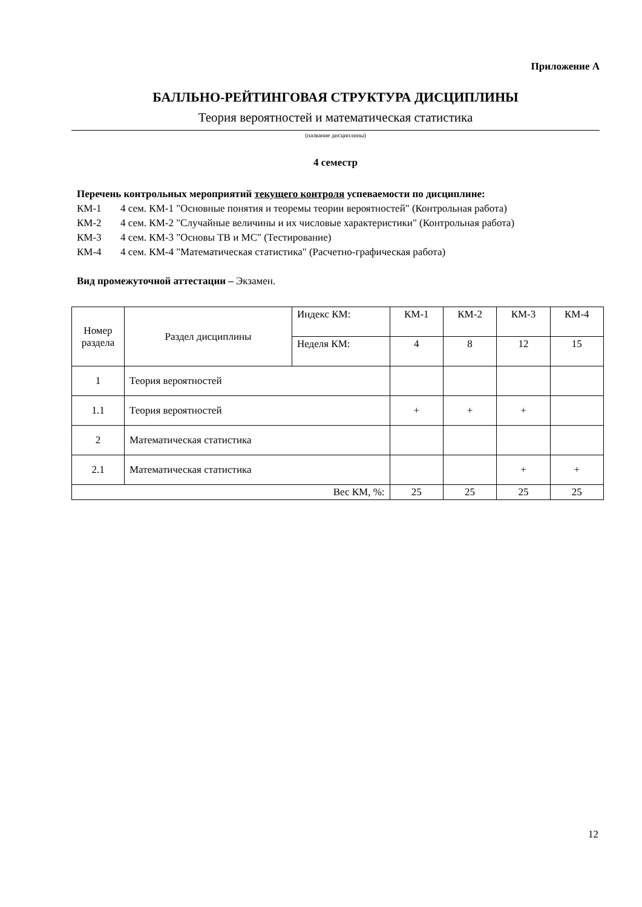Приложение А
БАЛЛЬНО-РЕЙТИНГОВАЯ СТРУКТУРА ДИСЦИПЛИНЫ
Теория вероятностей и математическая статистика
(название дисциплины)
4 семестр
Перечень контрольных мероприятий текущего контроля успеваемости по дисциплине:
КМ-1 4 сем. КМ-1 "Основные понятия и теоремы теории вероятностей" (Контрольная работа)
КМ-2 4 сем. КМ-2 "Случайные величины и их числовые характеристики" (Контрольная работа)
КМ-3 4 сем. КМ-3 "Основы ТВ и МС" (Тестирование)
КМ-4 4 сем. КМ-4 "Математическая статистика" (Расчетно-графическая работа)
Вид промежуточной аттестации – Экзамен.
| Номер раздела | Раздел дисциплины | Индекс КМ: | КМ-1 | КМ-2 | КМ-3 | КМ-4 |
| --- | --- | --- | --- | --- | --- | --- |
| | | Неделя КМ: | 4 | 8 | 12 | 15 |
| 1 | Теория вероятностей | | | | | |
| 1.1 | Теория вероятностей | | + | + | + | |
| 2 | Математическая статистика | | | | | |
| 2.1 | Математическая статистика | | | | + | + |
| Вес КМ, %: | | | 25 | 25 | 25 | 25 |
12